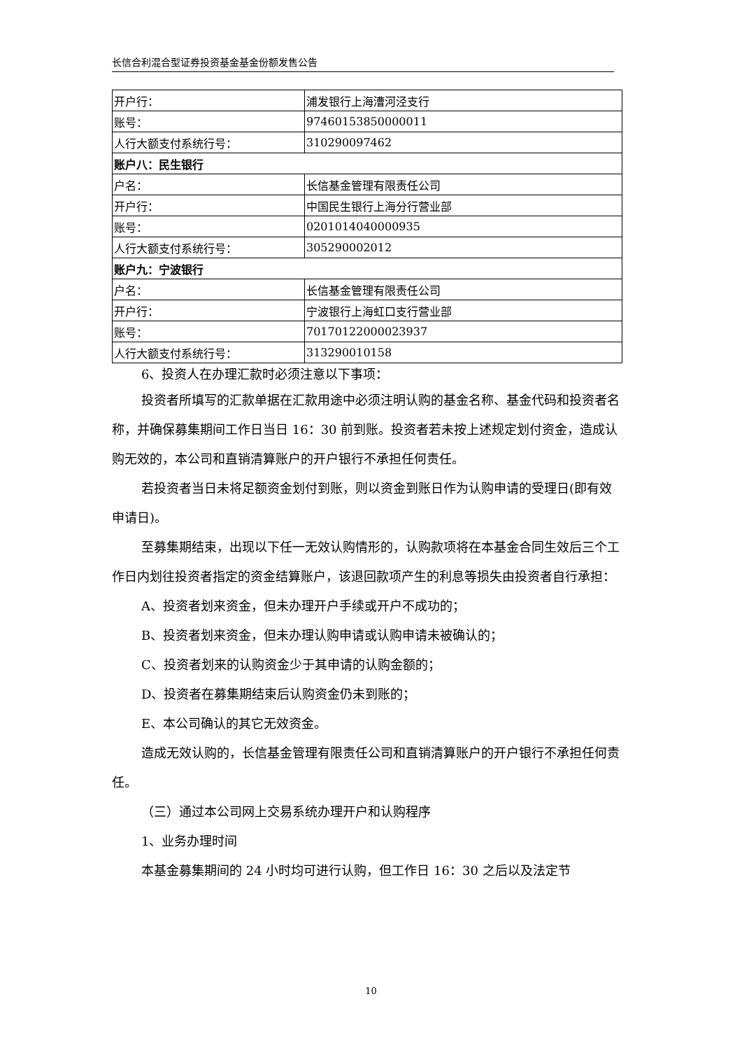长信合利混合型证券投资基金基金份额发售公告
| 开户行： | 浦发银行上海漕河泾支行 |
| 账号： | 97460153850000011 |
| 人行大额支付系统行号： | 310290097462 |
| 账户八：民生银行 | |
| 户名： | 长信基金管理有限责任公司 |
| 开户行： | 中国民生银行上海分行营业部 |
| 账号： | 0201014040000935 |
| 人行大额支付系统行号： | 305290002012 |
| 账户九：宁波银行 | |
| 户名： | 长信基金管理有限责任公司 |
| 开户行： | 宁波银行上海虹口支行营业部 |
| 账号： | 70170122000023937 |
| 人行大额支付系统行号： | 313290010158 |
6、投资人在办理汇款时必须注意以下事项：
投资者所填写的汇款单据在汇款用途中必须注明认购的基金名称、基金代码和投资者名称，并确保募集期间工作日当日 16：30 前到账。投资者若未按上述规定划付资金，造成认购无效的，本公司和直销清算账户的开户银行不承担任何责任。
若投资者当日未将足额资金划付到账，则以资金到账日作为认购申请的受理日(即有效申请日)。
至募集期结束，出现以下任一无效认购情形的，认购款项将在本基金合同生效后三个工作日内划往投资者指定的资金结算账户，该退回款项产生的利息等损失由投资者自行承担：
A、投资者划来资金，但未办理开户手续或开户不成功的；
B、投资者划来资金，但未办理认购申请或认购申请未被确认的；
C、投资者划来的认购资金少于其申请的认购金额的；
D、投资者在募集期结束后认购资金仍未到账的；
E、本公司确认的其它无效资金。
造成无效认购的，长信基金管理有限责任公司和直销清算账户的开户银行不承担任何责任。
（三）通过本公司网上交易系统办理开户和认购程序
1、业务办理时间
本基金募集期间的 24 小时均可进行认购，但工作日 16：30 之后以及法定节
10